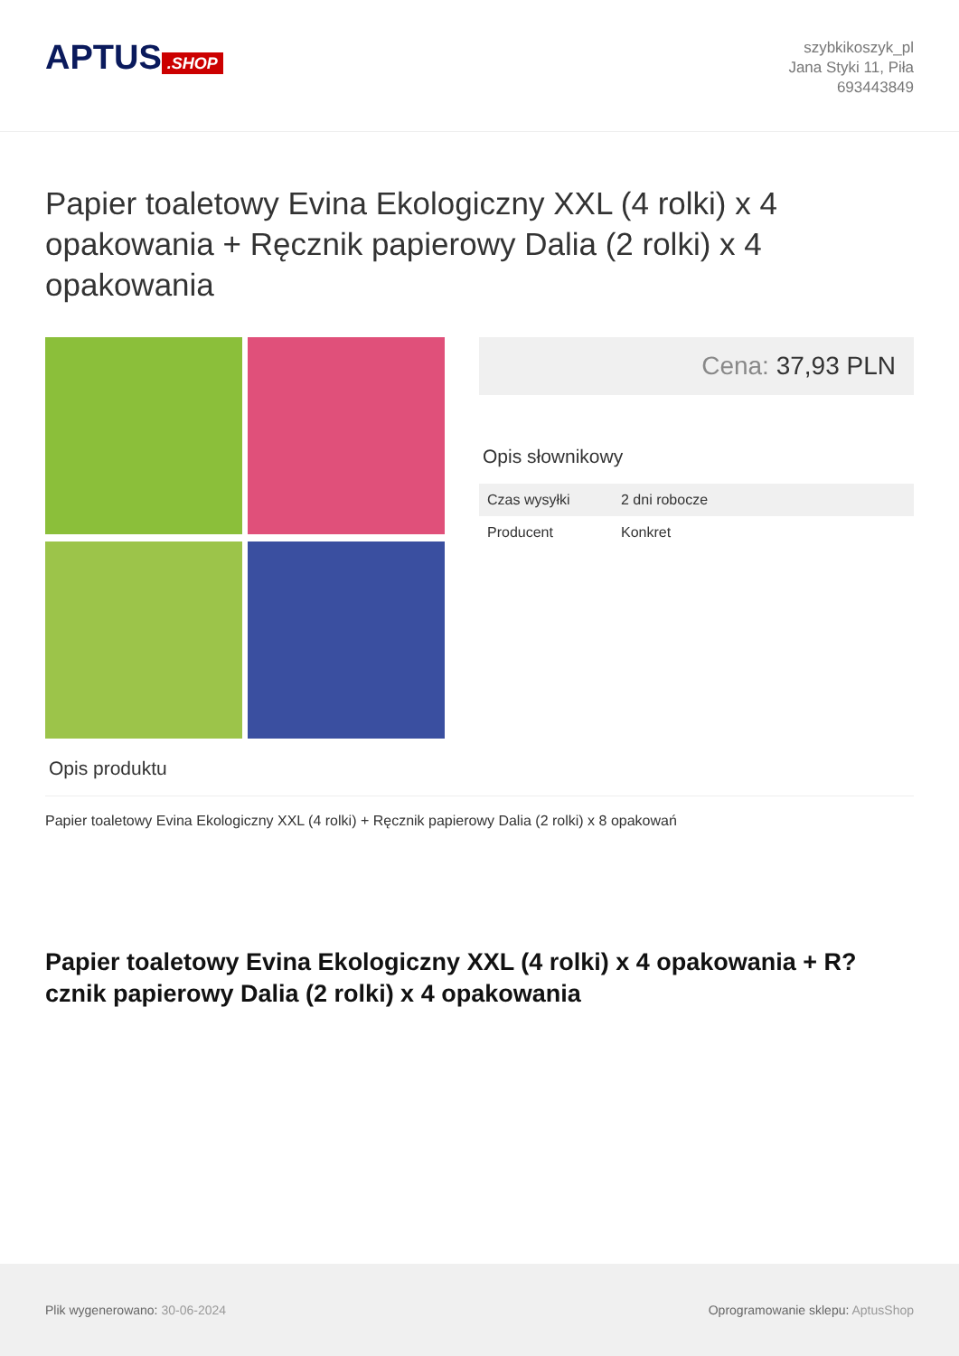APTUS.SHOP
szybkikoszyk_pl
Jana Styki 11, Piła
693443849
Papier toaletowy Evina Ekologiczny XXL (4 rolki) x 4 opakowania + Ręcznik papierowy Dalia (2 rolki) x 4 opakowania
Cena: 37,93 PLN
Opis słownikowy
| Czas wysyłki | 2 dni robocze |
| Producent | Konkret |
Opis produktu
Papier toaletowy Evina Ekologiczny XXL (4 rolki) + Ręcznik papierowy Dalia (2 rolki) x 8 opakowań
Papier toaletowy Evina Ekologiczny XXL (4 rolki) x 4 opakowania + R?cznik papierowy Dalia (2 rolki) x 4 opakowania
Plik wygenerowano: 30-06-2024
Oprogramowanie sklepu: AptusShop